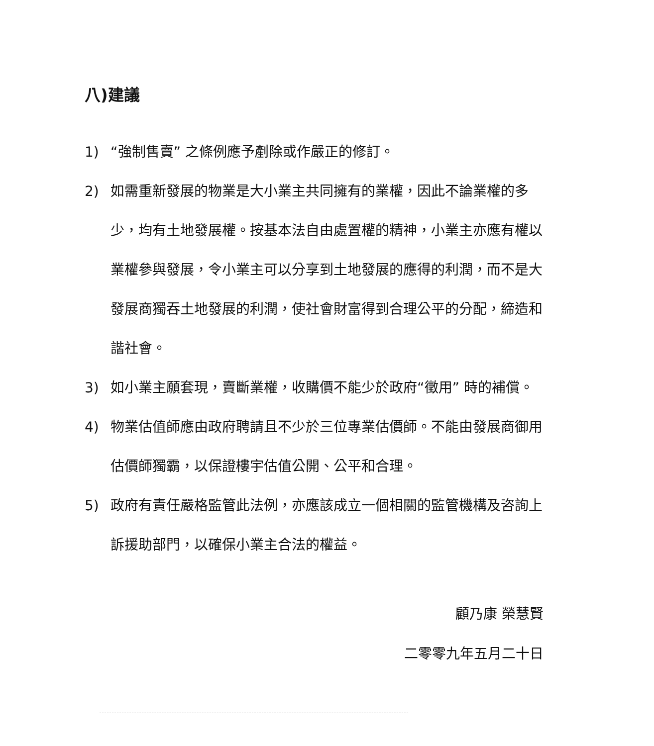八)建議
1) “強制售賣” 之條例應予剷除或作嚴正的修訂。
2) 如需重新發展的物業是大小業主共同擁有的業權，因此不論業權的多少，均有土地發展權。按基本法自由處置權的精神，小業主亦應有權以業權參與發展，令小業主可以分享到土地發展的應得的利潤，而不是大發展商獨吞土地發展的利潤，使社會財富得到合理公平的分配，締造和諧社會。
3) 如小業主願套現，賣斷業權，收購價不能少於政府“徵用” 時的補償。
4) 物業估值師應由政府聘請且不少於三位專業估價師。不能由發展商御用估價師獨霸，以保證樓宇估值公開、公平和合理。
5) 政府有責任嚴格監管此法例，亦應該成立一個相關的監管機構及咨詢上訴援助部門，以確保小業主合法的權益。
顧乃康 榮慧賢
二零零九年五月二十日